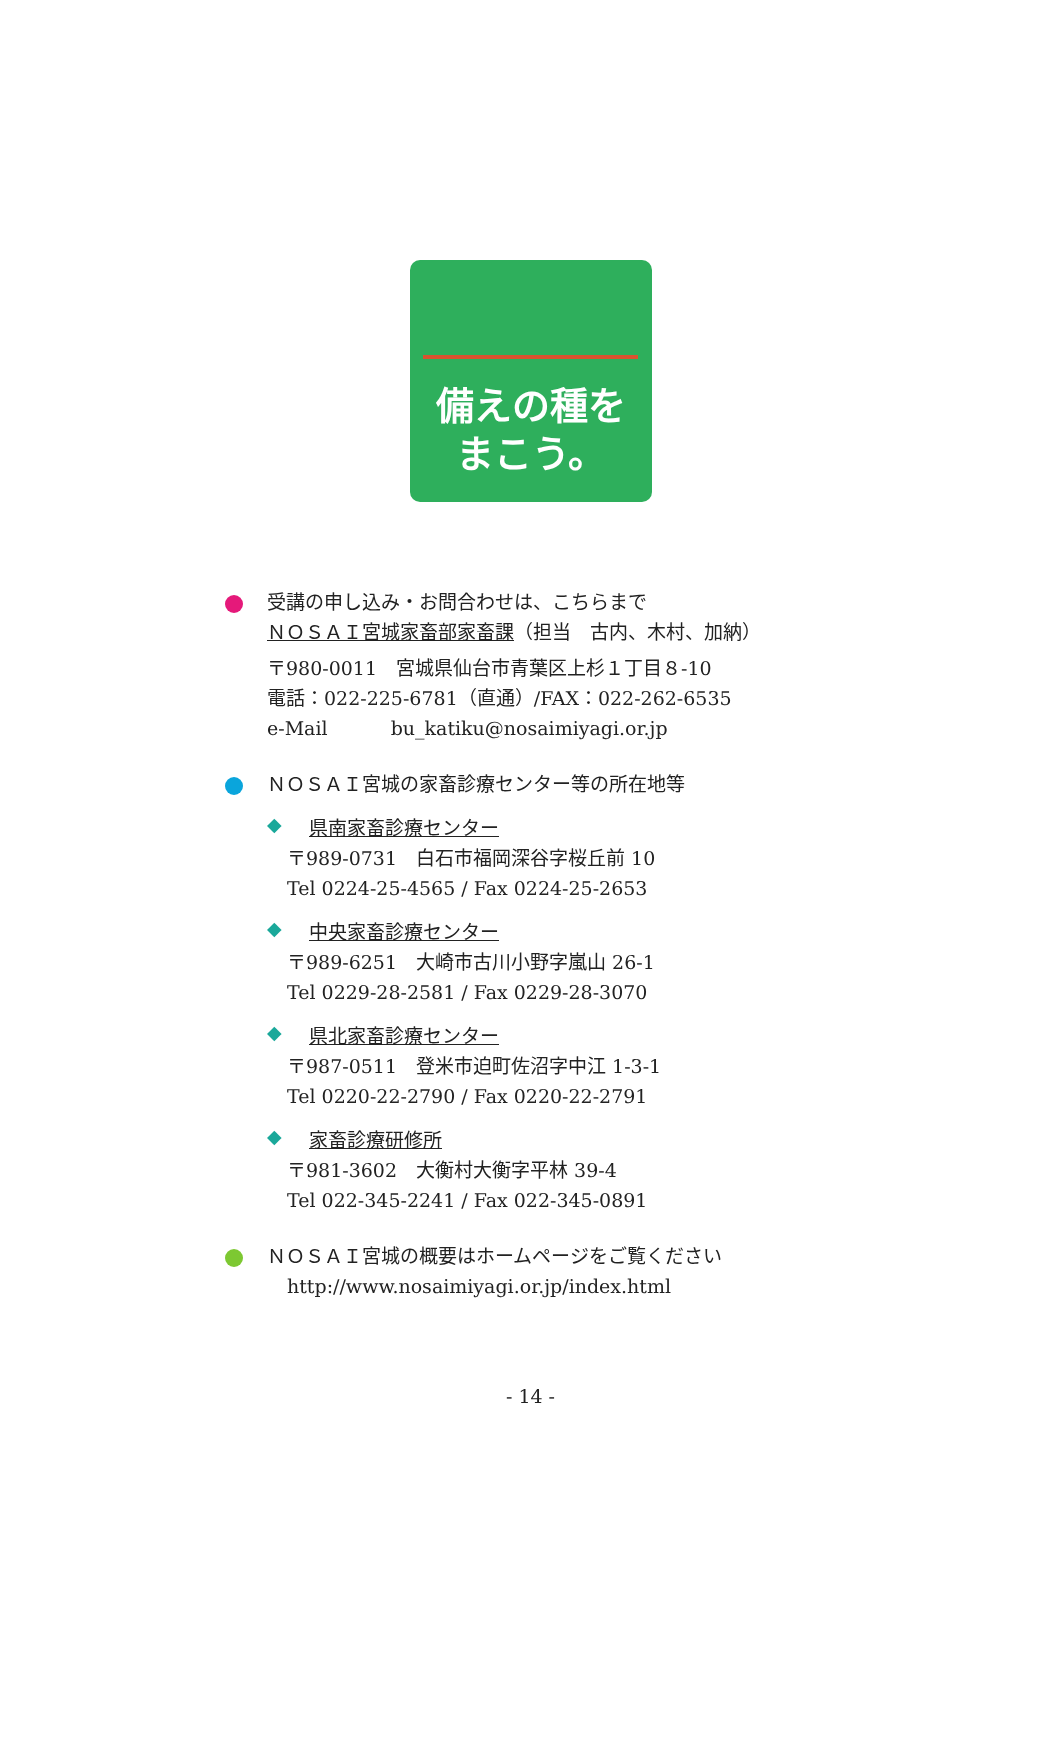備えの種を
まこう。
受講の申し込み・お問合わせは、こちらまで
ＮＯＳＡＩ宮城家畜部家畜課（担当　古内、木村、加納）
〒980-0011　宮城県仙台市青葉区上杉１丁目８-10
電話：022-225-6781（直通）/FAX：022-262-6535
e-Mail　　　 bu_katiku@nosaimiyagi.or.jp
ＮＯＳＡＩ宮城の家畜診療センター等の所在地等
◆
県南家畜診療センター
〒989-0731　白石市福岡深谷字桜丘前 10
Tel 0224-25-4565 / Fax 0224-25-2653
◆
中央家畜診療センター
〒989-6251　大崎市古川小野字嵐山 26-1
Tel 0229-28-2581 / Fax 0229-28-3070
◆
県北家畜診療センター
〒987-0511　登米市迫町佐沼字中江 1-3-1
Tel 0220-22-2790 / Fax 0220-22-2791
◆
家畜診療研修所
〒981-3602　大衡村大衡字平林 39-4
Tel 022-345-2241 / Fax 022-345-0891
ＮＯＳＡＩ宮城の概要はホームページをご覧ください
http://www.nosaimiyagi.or.jp/index.html
- 14 -